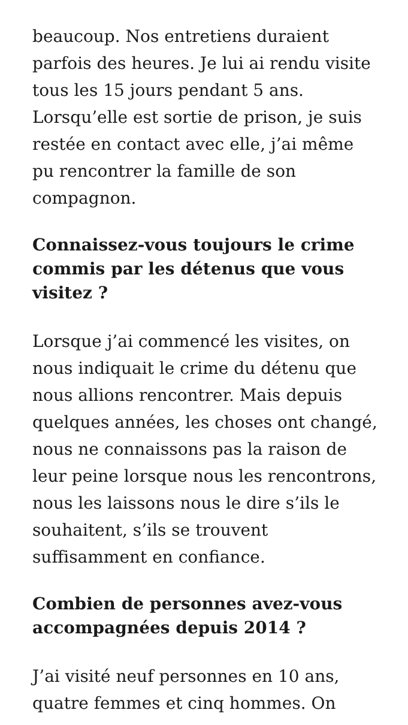beaucoup. Nos entretiens duraient parfois des heures. Je lui ai rendu visite tous les 15 jours pendant 5 ans. Lorsqu’elle est sortie de prison, je suis restée en contact avec elle, j’ai même pu rencontrer la famille de son compagnon.
Connaissez-vous toujours le crime commis par les détenus que vous visitez ?
Lorsque j’ai commencé les visites, on nous indiquait le crime du détenu que nous allions rencontrer. Mais depuis quelques années, les choses ont changé, nous ne connaissons pas la raison de leur peine lorsque nous les rencontrons, nous les laissons nous le dire s’ils le souhaitent, s’ils se trouvent suffisamment en confiance.
Combien de personnes avez-vous accompagnées depuis 2014 ?
J’ai visité neuf personnes en 10 ans, quatre femmes et cinq hommes. On